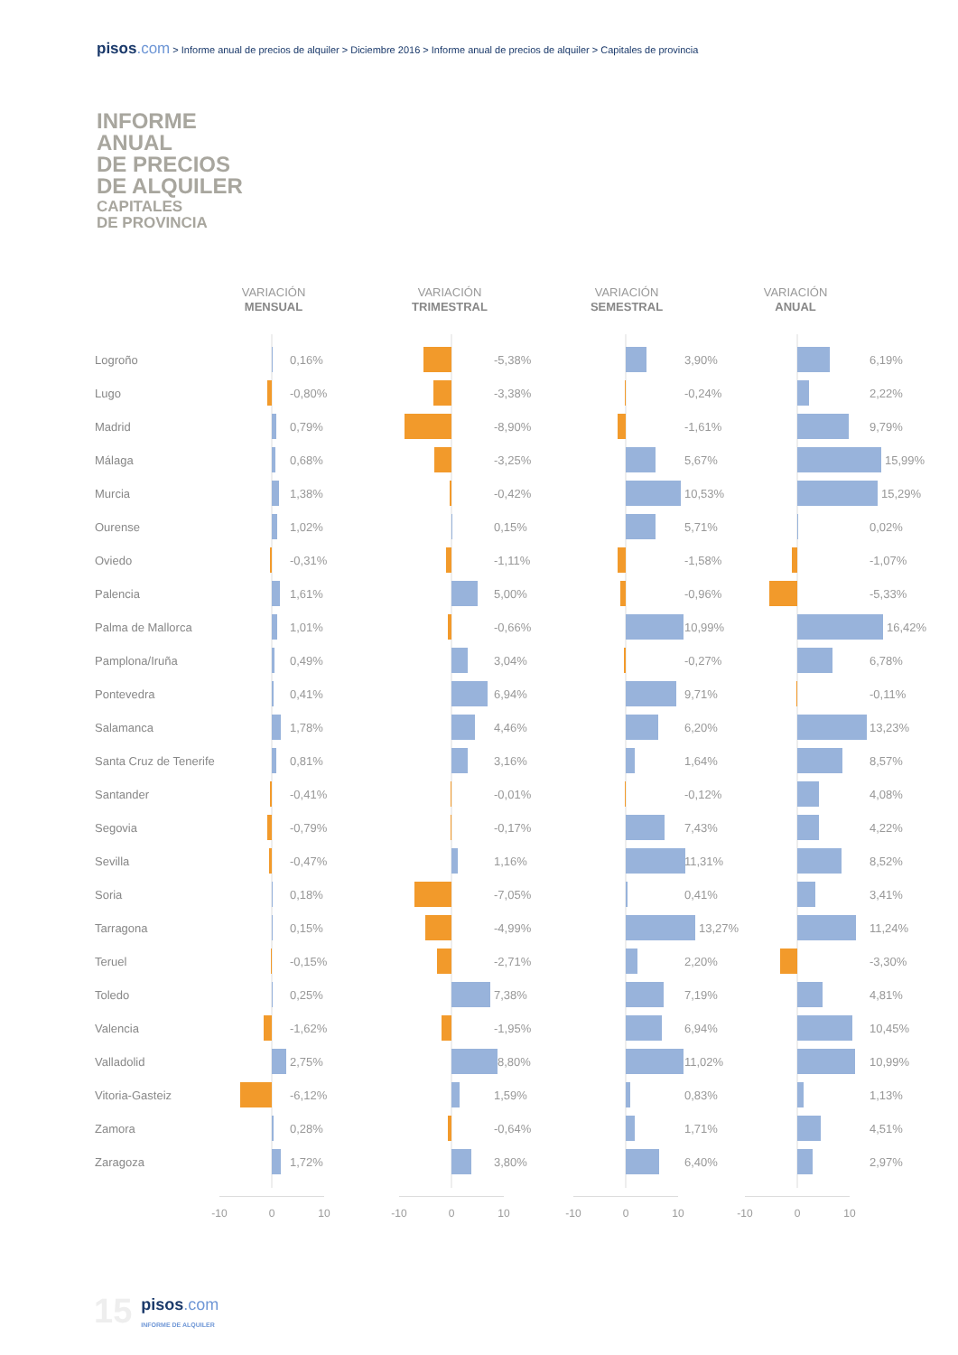pisos.com > Informe anual de precios de alquiler > Diciembre 2016 > Informe anual de precios de alquiler > Capitales de provincia
INFORME
ANUAL
DE PRECIOS
DE ALQUILER
CAPITALES
DE PROVINCIA
VARIACIÓN
MENSUAL
VARIACIÓN
TRIMESTRAL
VARIACIÓN
SEMESTRAL
VARIACIÓN
ANUAL
Logroño 0,16% -5,38% 3,90% 6,19%
Lugo -0,80% -3,38% -0,24% 2,22%
Madrid 0,79% -8,90% -1,61% 9,79%
Málaga 0,68% -3,25% 5,67% 15,99%
Murcia 1,38% -0,42% 10,53% 15,29%
Ourense 1,02% 0,15% 5,71% 0,02%
Oviedo -0,31% -1,11% -1,58% -1,07%
Palencia 1,61% 5,00% -0,96% -5,33%
Palma de Mallorca 1,01% -0,66% 10,99% 16,42%
Pamplona/Iruña 0,49% 3,04% -0,27% 6,78%
Pontevedra 0,41% 6,94% 9,71% -0,11%
Salamanca 1,78% 4,46% 6,20% 13,23%
Santa Cruz de Tenerife 0,81% 3,16% 1,64% 8,57%
Santander -0,41% -0,01% -0,12% 4,08%
Segovia -0,79% -0,17% 7,43% 4,22%
Sevilla -0,47% 1,16% 11,31% 8,52%
Soria 0,18% -7,05% 0,41% 3,41%
Tarragona 0,15% -4,99% 13,27% 11,24%
Teruel -0,15% -2,71% 2,20% -3,30%
Toledo 0,25% 7,38% 7,19% 4,81%
Valencia -1,62% -1,95% 6,94% 10,45%
Valladolid 2,75% 8,80% 11,02% 10,99%
Vitoria-Gasteiz -6,12% 1,59% 0,83% 1,13%
Zamora 0,28% -0,64% 1,71% 4,51%
Zaragoza 1,72% 3,80% 6,40% 2,97%
-10 0 10 -10 0 10 -10 0 10 -10 0 10
15 pisos.com
INFORME DE ALQUILER